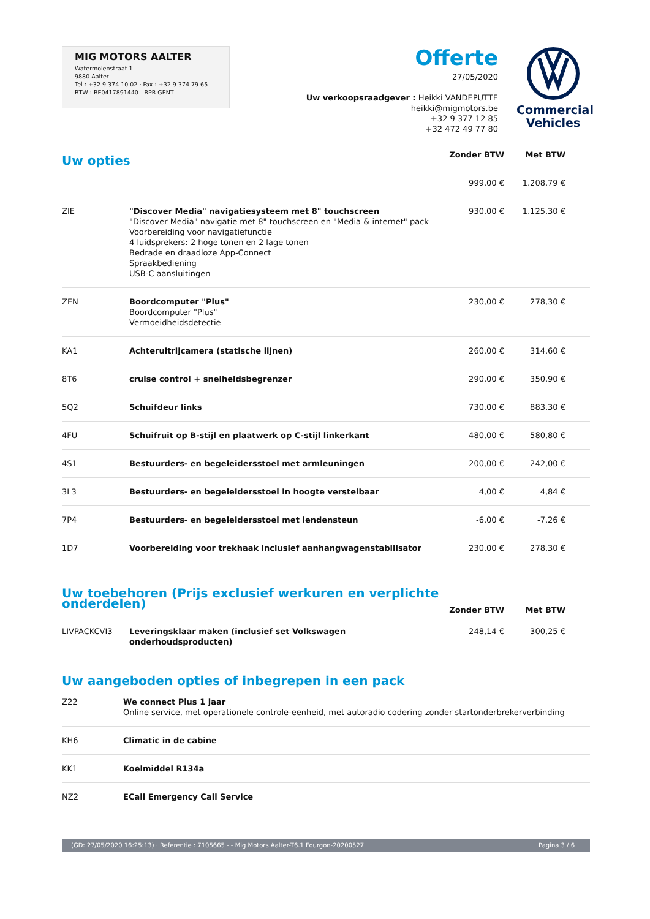MIG MOTORS AALTER
Watermolenstraat 1
9880 Aalter
Tel : +32 9 374 10 02 · Fax : +32 9 374 79 65
BTW : BE0417891440 - RPR GENT
Offerte
27/05/2020
Uw verkoopsraadgever : Heikki VANDEPUTTE
heikki@migmotors.be
+32 9 377 12 85
+32 472 49 77 80
Commercial
Vehicles
| Uw opties | | Zonder BTW | Met BTW |
| | | 999,00 € | 1.208,79 € |
| ZIE | "Discover Media" navigatiesysteem met 8" touchscreen "Discover Media" navigatie met 8" touchscreen en "Media & internet" pack Voorbereiding voor navigatiefunctie 4 luidsprekers: 2 hoge tonen en 2 lage tonen Bedrade en draadloze App-Connect Spraakbediening USB-C aansluitingen | 930,00 € | 1.125,30 € |
| ZEN | Boordcomputer "Plus" Boordcomputer "Plus" Vermoeidheidsdetectie | 230,00 € | 278,30 € |
| KA1 | Achteruitrijcamera (statische lijnen) | 260,00 € | 314,60 € |
| 8T6 | cruise control + snelheidsbegrenzer | 290,00 € | 350,90 € |
| 5Q2 | Schuifdeur links | 730,00 € | 883,30 € |
| 4FU | Schuifruit op B-stijl en plaatwerk op C-stijl linkerkant | 480,00 € | 580,80 € |
| 4S1 | Bestuurders- en begeleidersstoel met armleuningen | 200,00 € | 242,00 € |
| 3L3 | Bestuurders- en begeleidersstoel in hoogte verstelbaar | 4,00 € | 4,84 € |
| 7P4 | Bestuurders- en begeleidersstoel met lendensteun | -6,00 € | -7,26 € |
| 1D7 | Voorbereiding voor trekhaak inclusief aanhangwagenstabilisator | 230,00 € | 278,30 € |
| Uw toebehoren (Prijs exclusief werkuren en verplichte onderdelen) | | Zonder BTW | Met BTW |
| LIVPACKCVI3 | Leveringsklaar maken (inclusief set Volkswagen onderhoudsproducten) | 248,14 € | 300,25 € |
Uw aangeboden opties of inbegrepen in een pack
| Z22 | We connect Plus 1 jaar Online service, met operationele controle-eenheid, met autoradio codering zonder startonderbrekerverbinding |
| KH6 | Climatic in de cabine |
| KK1 | Koelmiddel R134a |
| NZ2 | ECall Emergency Call Service |
(GD: 27/05/2020 16:25:13) · Referentie : 7105665 - - Mig Motors Aalter-T6.1 Fourgon-20200527 Pagina 3 / 6